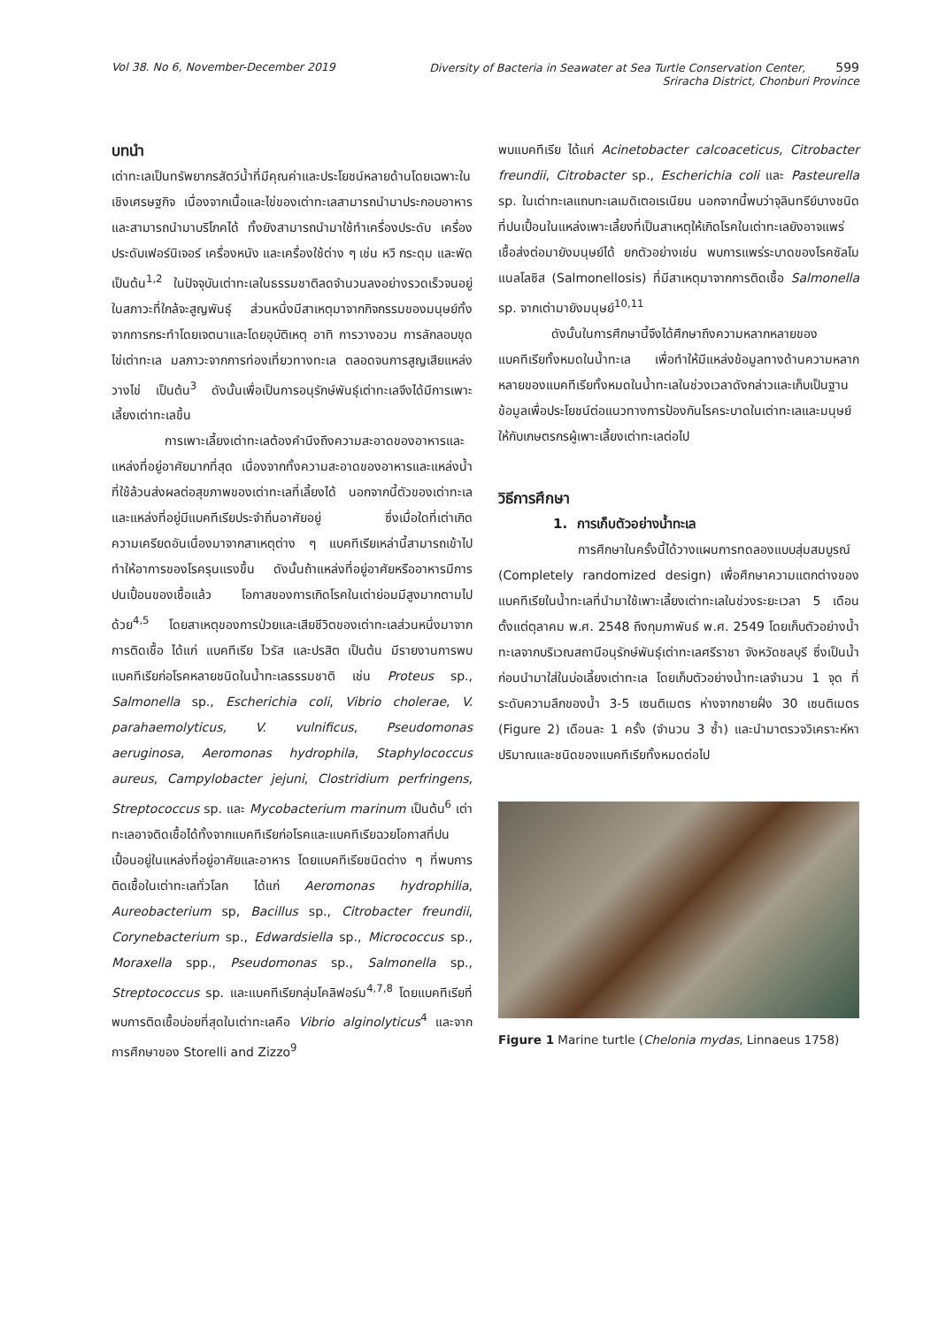Vol 38. No 6, November-December 2019 Diversity of Bacteria in Seawater at Sea Turtle Conservation Center, 599
Sriracha District, Chonburi Province
บทนำ
เต่าทะเลเป็นทรัพยากรสัตว์น้ำที่มีคุณค่าและประโยชน์หลายด้านโดยเฉพาะในเชิงเศรษฐกิจ เนื่องจากเนื้อและไข่ของเต่าทะเลสามารถนำมาประกอบอาหารและสามารถนำมาบริโภคได้ ทั้งยังสามารถนำมาใช้ทำเครื่องประดับ เครื่องประดับเฟอร์นิเจอร์ เครื่องหนัง และเครื่องใช้ต่าง ๆ เช่น หวี กระดุม และพัด เป็นต้น<sup>1,2</sup> ในปัจจุบันเต่าทะเลในธรรมชาติลดจำนวนลงอย่างรวดเร็วจนอยู่ในสภาวะที่ใกล้จะสูญพันธุ์ ส่วนหนึ่งมีสาเหตุมาจากกิจกรรมของมนุษย์ทั้งจากการกระทำโดยเจตนาและโดยอุบัติเหตุ อาทิ การวางอวน การลักลอบขุดไข่เต่าทะเล มลภาวะจากการท่องเที่ยวทางทะเล ตลอดจนการสูญเสียแหล่งวางไข่ เป็นต้น<sup>3</sup> ดังนั้นเพื่อเป็นการอนุรักษ์พันธุ์เต่าทะเลจึงได้มีการเพาะเลี้ยงเต่าทะเลขึ้น
การเพาะเลี้ยงเต่าทะเลต้องคำนึงถึงความสะอาดของอาหารและแหล่งที่อยู่อาศัยมากที่สุด เนื่องจากทั้งความสะอาดของอาหารและแหล่งน้ำที่ใช้ล้วนส่งผลต่อสุขภาพของเต่าทะเลที่เลี้ยงได้ นอกจากนี้ตัวของเต่าทะเลและแหล่งที่อยู่มีแบคทีเรียประจำถิ่นอาศัยอยู่ ซึ่งเมื่อใดที่เต่าเกิดความเครียดอันเนื่องมาจากสาเหตุต่าง ๆ แบคทีเรียเหล่านี้สามารถเข้าไปทำให้อาการของโรครุนแรงขึ้น ดังนั้นถ้าแหล่งที่อยู่อาศัยหรืออาหารมีการปนเปื้อนของเชื้อแล้ว โอกาสของการเกิดโรคในเต่าย่อมมีสูงมากตามไปด้วย<sup>4,5</sup> โดยสาเหตุของการป่วยและเสียชีวิตของเต่าทะเลส่วนหนึ่งมาจากการติดเชื้อ ได้แก่ แบคทีเรีย ไวรัส และปรสิต เป็นต้น มีรายงานการพบแบคทีเรียก่อโรคหลายชนิดในน้ำทะเลธรรมชาติ เช่น Proteus sp., Salmonella sp., Escherichia coli, Vibrio cholerae, V. parahaemolyticus, V. vulnificus, Pseudomonas aeruginosa, Aeromonas hydrophila, Staphylococcus aureus, Campylobacter jejuni, Clostridium perfringens, Streptococcus sp. และ Mycobacterium marinum เป็นต้น<sup>6</sup> เต่าทะเลอาจติดเชื้อได้ทั้งจากแบคทีเรียก่อโรคและแบคทีเรียฉวยโอกาสที่ปนเปื้อนอยู่ในแหล่งที่อยู่อาศัยและอาหาร โดยแบคทีเรียชนิดต่าง ๆ ที่พบการติดเชื้อในเต่าทะเลทั่วโลก ได้แก่ Aeromonas hydrophilia, Aureobacterium sp, Bacillus sp., Citrobacter freundii, Corynebacterium sp., Edwardsiella sp., Micrococcus sp., Moraxella spp., Pseudomonas sp., Salmonella sp., Streptococcus sp. และแบคทีเรียกลุ่มโคลิฟอร์ม<sup>4,7,8</sup> โดยแบคทีเรียที่พบการติดเชื้อบ่อยที่สุดในเต่าทะเลคือ Vibrio alginolyticus<sup>4</sup> และจากการศึกษาของ Storelli and Zizzo<sup>9</sup>
พบแบคทีเรีย ได้แก่ Acinetobacter calcoaceticus, Citrobacter freundii, Citrobacter sp., Escherichia coli และ Pasteurella sp. ในเต่าทะเลแถบทะเลเมดิเตอเรเนียน นอกจากนี้พบว่าจุลินทรีย์บางชนิดที่ปนเปื้อนในแหล่งเพาะเลี้ยงที่เป็นสาเหตุให้เกิดโรคในเต่าทะเลยังอาจแพร่เชื้อส่งต่อมายังมนุษย์ได้ ยกตัวอย่างเช่น พบการแพร่ระบาดของโรคซัลโมแนลโลซิส (Salmonellosis) ที่มีสาเหตุมาจากการติดเชื้อ Salmonella sp. จากเต่ามายังมนุษย์<sup>10,11</sup>
ดังนั้นในการศึกษานี้จึงได้ศึกษาถึงความหลากหลายของแบคทีเรียทั้งหมดในน้ำทะเล เพื่อทำให้มีแหล่งข้อมูลทางด้านความหลากหลายของแบคทีเรียทั้งหมดในน้ำทะเลในช่วงเวลาดังกล่าวและเก็บเป็นฐานข้อมูลเพื่อประโยชน์ต่อแนวทางการป้องกันโรคระบาดในเต่าทะเลและมนุษย์ให้กับเกษตรกรผู้เพาะเลี้ยงเต่าทะเลต่อไป
วิธีการศึกษา
1. การเก็บตัวอย่างน้ำทะเล
การศึกษาในครั้งนี้ได้วางแผนการทดลองแบบสุ่มสมบูรณ์ (Completely randomized design) เพื่อศึกษาความแตกต่างของแบคทีเรียในน้ำทะเลที่นำมาใช้เพาะเลี้ยงเต่าทะเลในช่วงระยะเวลา 5 เดือน ตั้งแต่ตุลาคม พ.ศ. 2548 ถึงกุมภาพันธ์ พ.ศ. 2549 โดยเก็บตัวอย่างน้ำทะเลจากบริเวณสถานีอนุรักษ์พันธุ์เต่าทะเลศรีราชา จังหวัดชลบุรี ซึ่งเป็นน้ำก่อนนำมาใส่ในบ่อเลี้ยงเต่าทะเล โดยเก็บตัวอย่างน้ำทะเลจำนวน 1 จุด ที่ระดับความลึกของน้ำ 3-5 เซนติเมตร ห่างจากชายฝั่ง 30 เซนติเมตร (Figure 2) เดือนละ 1 ครั้ง (จำนวน 3 ซ้ำ) และนำมาตรวจวิเคราะห์หาปริมาณและชนิดของแบคทีเรียทั้งหมดต่อไป
Figure 1 Marine turtle (Chelonia mydas, Linnaeus 1758)